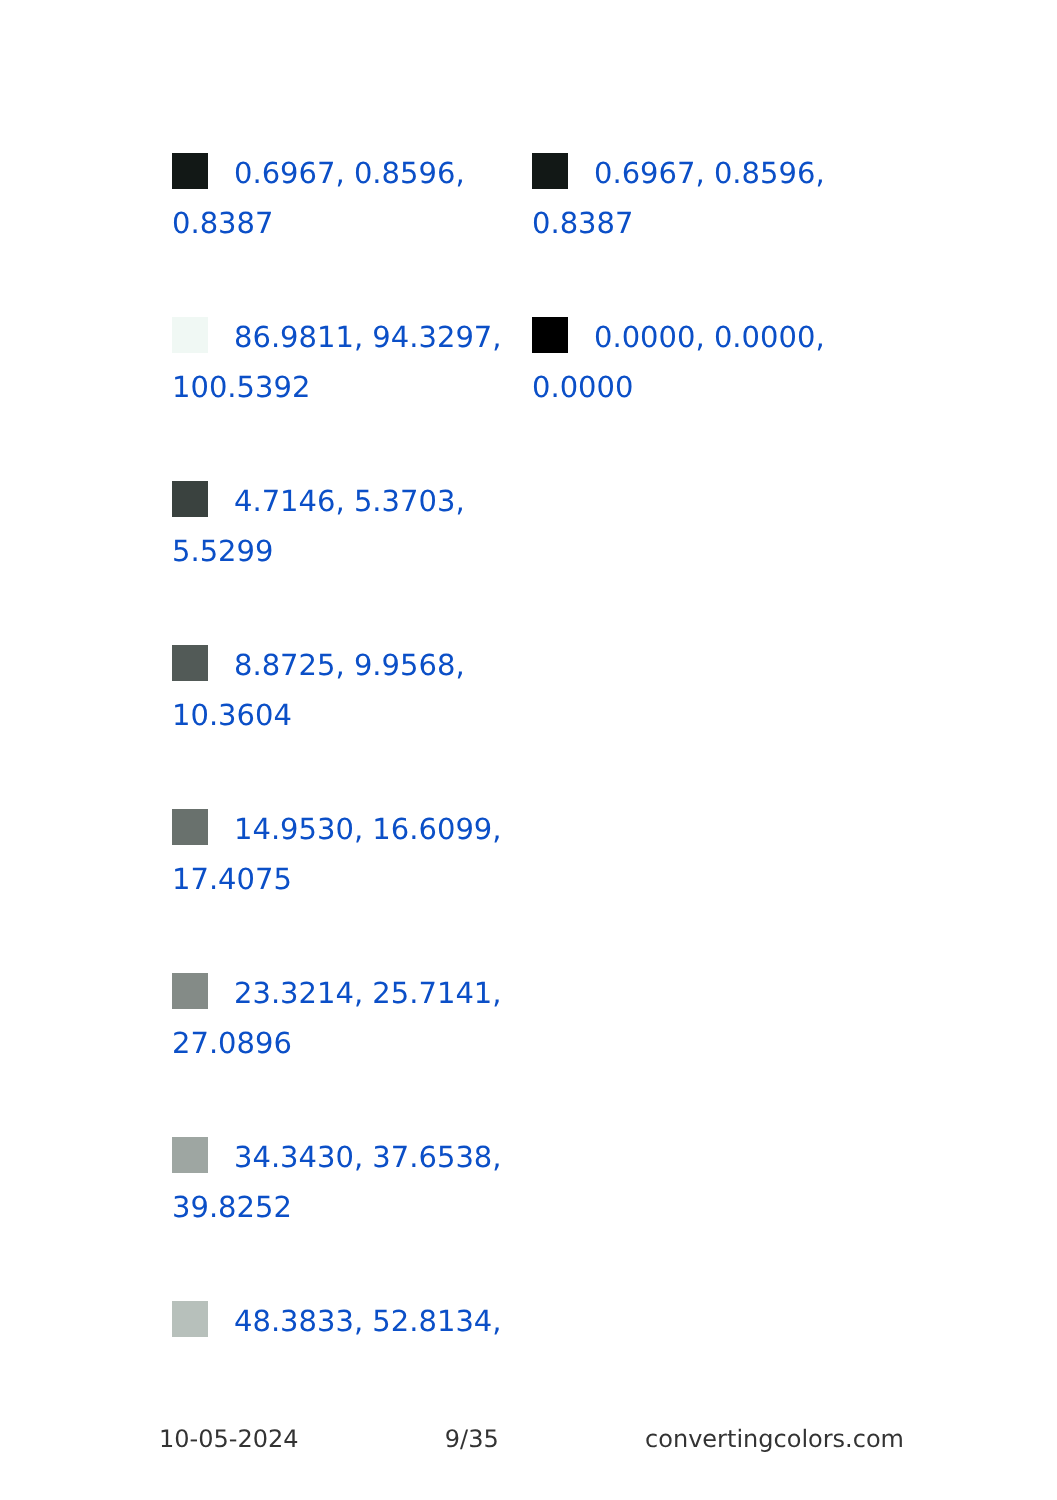0.6967, 0.8596, 0.8387
86.9811, 94.3297, 100.5392
4.7146, 5.3703, 5.5299
8.8725, 9.9568, 10.3604
14.9530, 16.6099, 17.4075
23.3214, 25.7141, 27.0896
34.3430, 37.6538, 39.8252
48.3833, 52.8134,
0.6967, 0.8596, 0.8387
0.0000, 0.0000, 0.0000
10-05-2024 9/35 convertingcolors.com